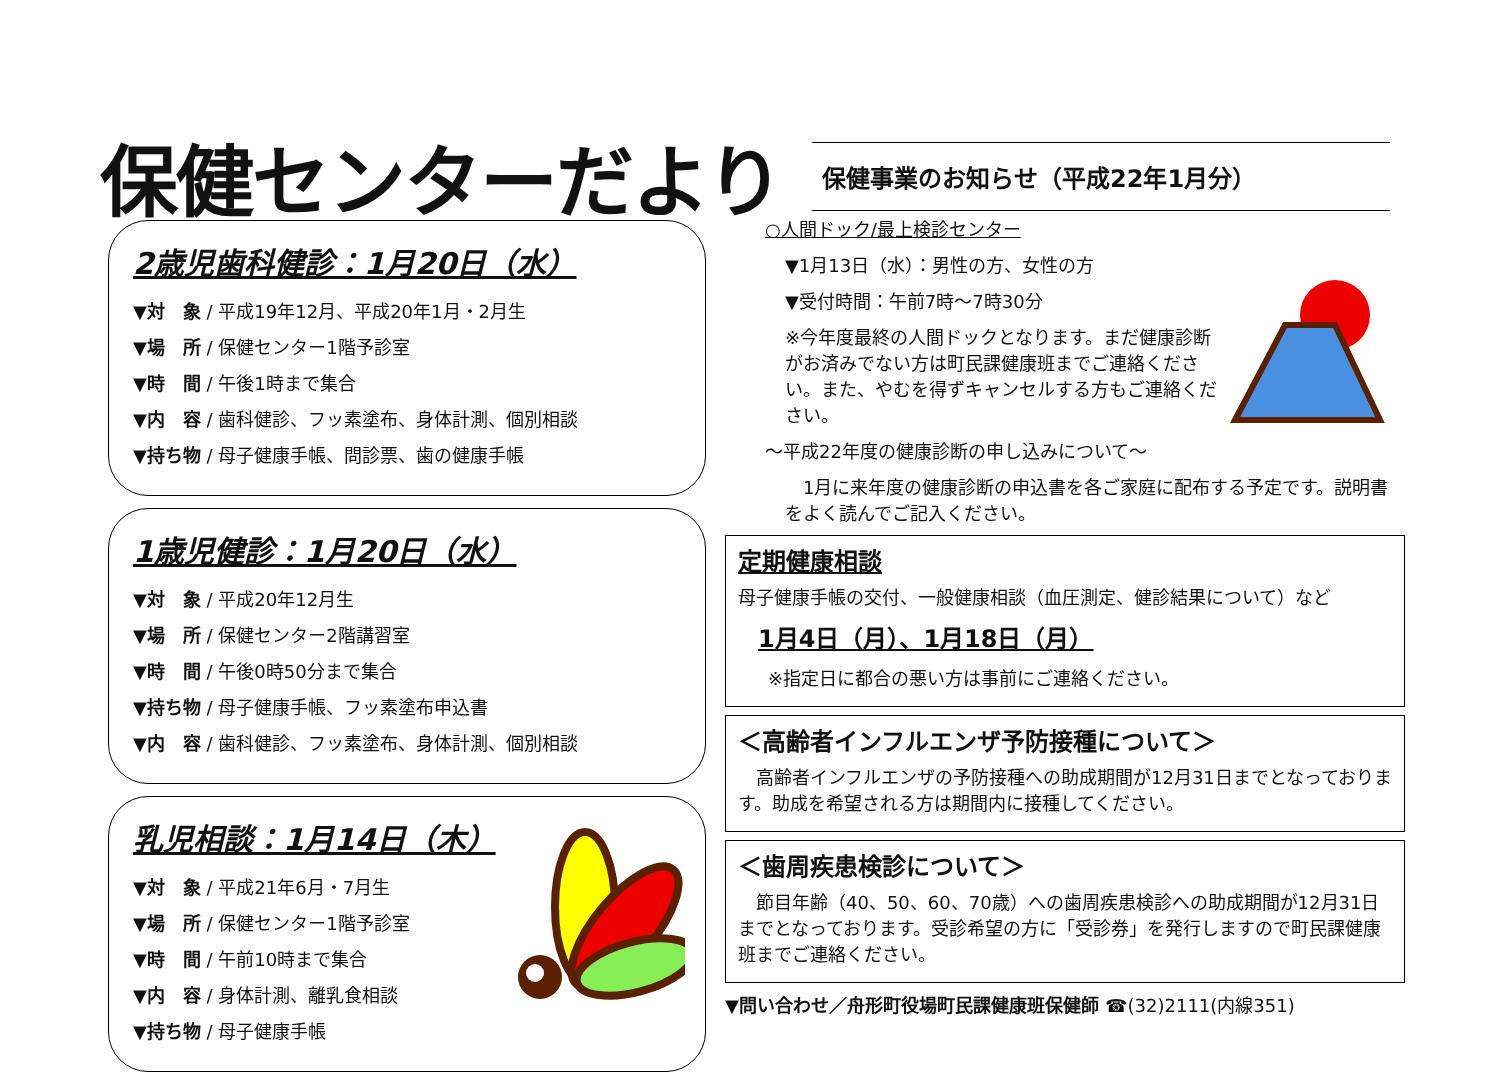保健センターだより
保健事業のお知らせ（平成22年1月分）
2歳児歯科健診：1月20日（水）
▼対　象 / 平成19年12月、平成20年1月・2月生
▼場　所 / 保健センター1階予診室
▼時　間 / 午後1時まで集合
▼内　容 / 歯科健診、フッ素塗布、身体計測、個別相談
▼持ち物 / 母子健康手帳、問診票、歯の健康手帳
1歳児健診：1月20日（水）
▼対　象 / 平成20年12月生
▼場　所 / 保健センター2階講習室
▼時　間 / 午後0時50分まで集合
▼持ち物 / 母子健康手帳、フッ素塗布申込書
▼内　容 / 歯科健診、フッ素塗布、身体計測、個別相談
乳児相談：1月14日（木）
▼対　象 / 平成21年6月・7月生
▼場　所 / 保健センター1階予診室
▼時　間 / 午前10時まで集合
▼内　容 / 身体計測、離乳食相談
▼持ち物 / 母子健康手帳
○人間ドック/最上検診センター
▼1月13日（水）：男性の方、女性の方
▼受付時間：午前7時～7時30分
※今年度最終の人間ドックとなります。まだ健康診断がお済みでない方は町民課健康班までご連絡ください。また、やむを得ずキャンセルする方もご連絡ください。
～平成22年度の健康診断の申し込みについて～
　1月に来年度の健康診断の申込書を各ご家庭に配布する予定です。説明書をよく読んでご記入ください。
定期健康相談
母子健康手帳の交付、一般健康相談（血圧測定、健診結果について）など
1月4日（月）、1月18日（月）
※指定日に都合の悪い方は事前にご連絡ください。
＜高齢者インフルエンザ予防接種について＞
　高齢者インフルエンザの予防接種への助成期間が12月31日までとなっております。助成を希望される方は期間内に接種してください。
＜歯周疾患検診について＞
　節目年齢（40、50、60、70歳）への歯周疾患検診への助成期間が12月31日までとなっております。受診希望の方に「受診券」を発行しますので町民課健康班までご連絡ください。
▼問い合わせ／舟形町役場町民課健康班保健師 ☎(32)2111(内線351)